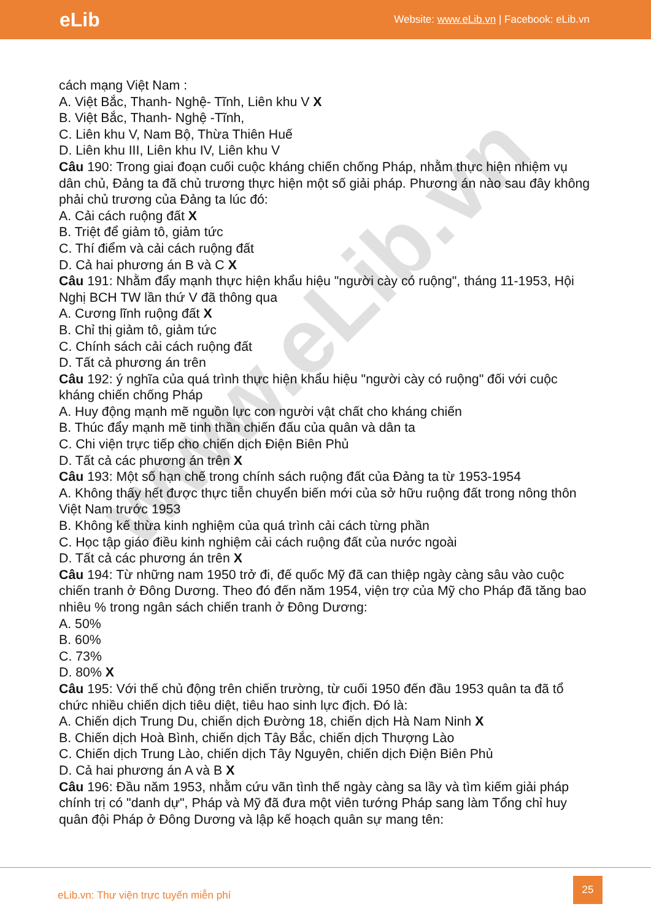eLib
Website: www.eLib.vn | Facebook: eLib.vn
www.eLib.vn
cách mạng Việt Nam :
A. Việt Bắc, Thanh- Nghệ- Tĩnh, Liên khu V X
B. Việt Bắc, Thanh- Nghệ -Tĩnh,
C. Liên khu V, Nam Bộ, Thừa Thiên Huế
D. Liên khu III, Liên khu IV, Liên khu V
Câu 190: Trong giai đoạn cuối cuộc kháng chiến chống Pháp, nhằm thực hiện nhiệm vụ dân chủ, Đảng ta đã chủ trương thực hiện một số giải pháp. Phương án nào sau đây không phải chủ trương của Đảng ta lúc đó:
A. Cải cách ruộng đất X
B. Triệt để giảm tô, giảm tức
C. Thí điểm và cải cách ruộng đất
D. Cả hai phương án B và C X
Câu 191: Nhằm đẩy mạnh thực hiện khẩu hiệu "người cày có ruộng", tháng 11-1953, Hội Nghị BCH TW lần thứ V đã thông qua
A. Cương lĩnh ruộng đất X
B. Chỉ thị giảm tô, giảm tức
C. Chính sách cải cách ruộng đất
D. Tất cả phương án trên
Câu 192: ý nghĩa của quá trình thực hiện khẩu hiệu "người cày có ruộng" đối với cuộc kháng chiến chống Pháp
A. Huy động mạnh mẽ nguồn lực con người vật chất cho kháng chiến
B. Thúc đẩy mạnh mẽ tinh thần chiến đấu của quân và dân ta
C. Chi viện trực tiếp cho chiến dịch Điện Biên Phủ
D. Tất cả các phương án trên X
Câu 193: Một số hạn chế trong chính sách ruộng đất của Đảng ta từ 1953-1954
A. Không thấy hết được thực tiễn chuyển biến mới của sở hữu ruộng đất trong nông thôn Việt Nam trước 1953
B. Không kế thừa kinh nghiệm của quá trình cải cách từng phần
C. Học tập giáo điều kinh nghiệm cải cách ruộng đất của nước ngoài
D. Tất cả các phương án trên X
Câu 194: Từ những nam 1950 trở đi, đế quốc Mỹ đã can thiệp ngày càng sâu vào cuộc chiến tranh ở Đông Dương. Theo đó đến năm 1954, viện trợ của Mỹ cho Pháp đã tăng bao nhiêu % trong ngân sách chiến tranh ở Đông Dương:
A. 50%
B. 60%
C. 73%
D. 80% X
Câu 195: Với thế chủ động trên chiến trường, từ cuối 1950 đến đầu 1953 quân ta đã tổ chức nhiều chiến dịch tiêu diệt, tiêu hao sinh lực địch. Đó là:
A. Chiến dịch Trung Du, chiến dịch Đường 18, chiến dịch Hà Nam Ninh X
B. Chiến dịch Hoà Bình, chiến dịch Tây Bắc, chiến dịch Thượng Lào
C. Chiến dịch Trung Lào, chiến dịch Tây Nguyên, chiến dịch Điện Biên Phủ
D. Cả hai phương án A và B X
Câu 196: Đầu năm 1953, nhằm cứu vãn tình thế ngày càng sa lầy và tìm kiếm giải pháp chính trị có "danh dự", Pháp và Mỹ đã đưa một viên tướng Pháp sang làm Tổng chỉ huy quân đội Pháp ở Đông Dương và lập kế hoạch quân sự mang tên:
eLib.vn: Thư viện trực tuyến miễn phí
25